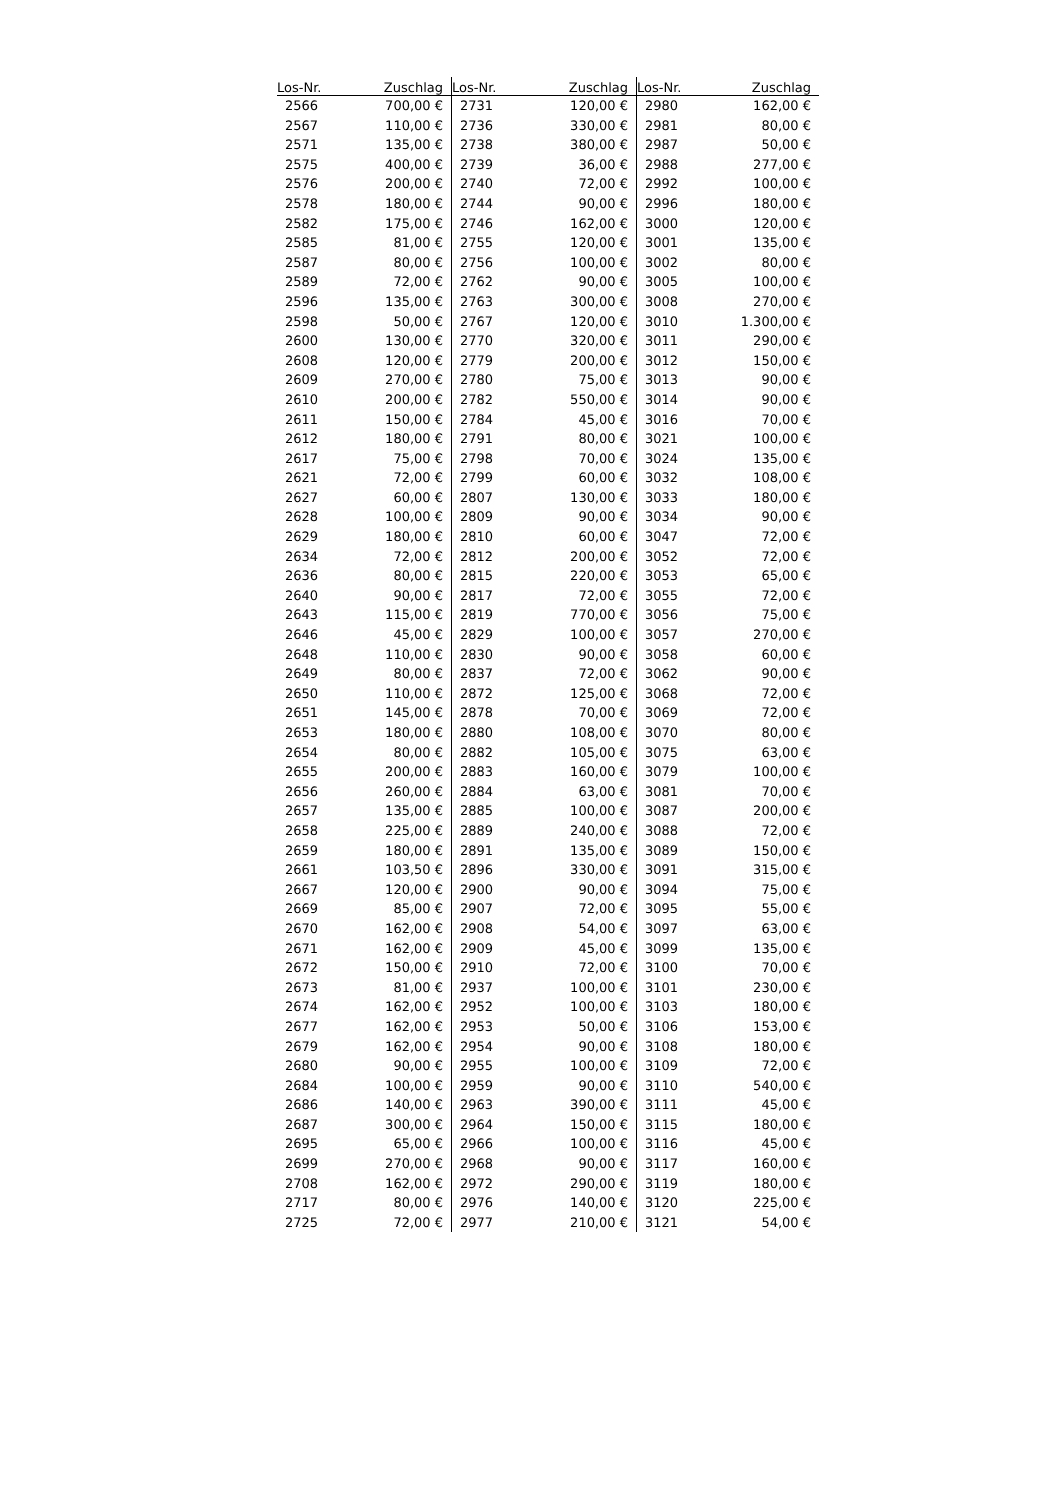| Los-Nr. | Zuschlag | Los-Nr. | Zuschlag | Los-Nr. | Zuschlag |
| --- | --- | --- | --- | --- | --- |
| 2566 | 700,00 € | 2731 | 120,00 € | 2980 | 162,00 € |
| 2567 | 110,00 € | 2736 | 330,00 € | 2981 | 80,00 € |
| 2571 | 135,00 € | 2738 | 380,00 € | 2987 | 50,00 € |
| 2575 | 400,00 € | 2739 | 36,00 € | 2988 | 277,00 € |
| 2576 | 200,00 € | 2740 | 72,00 € | 2992 | 100,00 € |
| 2578 | 180,00 € | 2744 | 90,00 € | 2996 | 180,00 € |
| 2582 | 175,00 € | 2746 | 162,00 € | 3000 | 120,00 € |
| 2585 | 81,00 € | 2755 | 120,00 € | 3001 | 135,00 € |
| 2587 | 80,00 € | 2756 | 100,00 € | 3002 | 80,00 € |
| 2589 | 72,00 € | 2762 | 90,00 € | 3005 | 100,00 € |
| 2596 | 135,00 € | 2763 | 300,00 € | 3008 | 270,00 € |
| 2598 | 50,00 € | 2767 | 120,00 € | 3010 | 1.300,00 € |
| 2600 | 130,00 € | 2770 | 320,00 € | 3011 | 290,00 € |
| 2608 | 120,00 € | 2779 | 200,00 € | 3012 | 150,00 € |
| 2609 | 270,00 € | 2780 | 75,00 € | 3013 | 90,00 € |
| 2610 | 200,00 € | 2782 | 550,00 € | 3014 | 90,00 € |
| 2611 | 150,00 € | 2784 | 45,00 € | 3016 | 70,00 € |
| 2612 | 180,00 € | 2791 | 80,00 € | 3021 | 100,00 € |
| 2617 | 75,00 € | 2798 | 70,00 € | 3024 | 135,00 € |
| 2621 | 72,00 € | 2799 | 60,00 € | 3032 | 108,00 € |
| 2627 | 60,00 € | 2807 | 130,00 € | 3033 | 180,00 € |
| 2628 | 100,00 € | 2809 | 90,00 € | 3034 | 90,00 € |
| 2629 | 180,00 € | 2810 | 60,00 € | 3047 | 72,00 € |
| 2634 | 72,00 € | 2812 | 200,00 € | 3052 | 72,00 € |
| 2636 | 80,00 € | 2815 | 220,00 € | 3053 | 65,00 € |
| 2640 | 90,00 € | 2817 | 72,00 € | 3055 | 72,00 € |
| 2643 | 115,00 € | 2819 | 770,00 € | 3056 | 75,00 € |
| 2646 | 45,00 € | 2829 | 100,00 € | 3057 | 270,00 € |
| 2648 | 110,00 € | 2830 | 90,00 € | 3058 | 60,00 € |
| 2649 | 80,00 € | 2837 | 72,00 € | 3062 | 90,00 € |
| 2650 | 110,00 € | 2872 | 125,00 € | 3068 | 72,00 € |
| 2651 | 145,00 € | 2878 | 70,00 € | 3069 | 72,00 € |
| 2653 | 180,00 € | 2880 | 108,00 € | 3070 | 80,00 € |
| 2654 | 80,00 € | 2882 | 105,00 € | 3075 | 63,00 € |
| 2655 | 200,00 € | 2883 | 160,00 € | 3079 | 100,00 € |
| 2656 | 260,00 € | 2884 | 63,00 € | 3081 | 70,00 € |
| 2657 | 135,00 € | 2885 | 100,00 € | 3087 | 200,00 € |
| 2658 | 225,00 € | 2889 | 240,00 € | 3088 | 72,00 € |
| 2659 | 180,00 € | 2891 | 135,00 € | 3089 | 150,00 € |
| 2661 | 103,50 € | 2896 | 330,00 € | 3091 | 315,00 € |
| 2667 | 120,00 € | 2900 | 90,00 € | 3094 | 75,00 € |
| 2669 | 85,00 € | 2907 | 72,00 € | 3095 | 55,00 € |
| 2670 | 162,00 € | 2908 | 54,00 € | 3097 | 63,00 € |
| 2671 | 162,00 € | 2909 | 45,00 € | 3099 | 135,00 € |
| 2672 | 150,00 € | 2910 | 72,00 € | 3100 | 70,00 € |
| 2673 | 81,00 € | 2937 | 100,00 € | 3101 | 230,00 € |
| 2674 | 162,00 € | 2952 | 100,00 € | 3103 | 180,00 € |
| 2677 | 162,00 € | 2953 | 50,00 € | 3106 | 153,00 € |
| 2679 | 162,00 € | 2954 | 90,00 € | 3108 | 180,00 € |
| 2680 | 90,00 € | 2955 | 100,00 € | 3109 | 72,00 € |
| 2684 | 100,00 € | 2959 | 90,00 € | 3110 | 540,00 € |
| 2686 | 140,00 € | 2963 | 390,00 € | 3111 | 45,00 € |
| 2687 | 300,00 € | 2964 | 150,00 € | 3115 | 180,00 € |
| 2695 | 65,00 € | 2966 | 100,00 € | 3116 | 45,00 € |
| 2699 | 270,00 € | 2968 | 90,00 € | 3117 | 160,00 € |
| 2708 | 162,00 € | 2972 | 290,00 € | 3119 | 180,00 € |
| 2717 | 80,00 € | 2976 | 140,00 € | 3120 | 225,00 € |
| 2725 | 72,00 € | 2977 | 210,00 € | 3121 | 54,00 € |